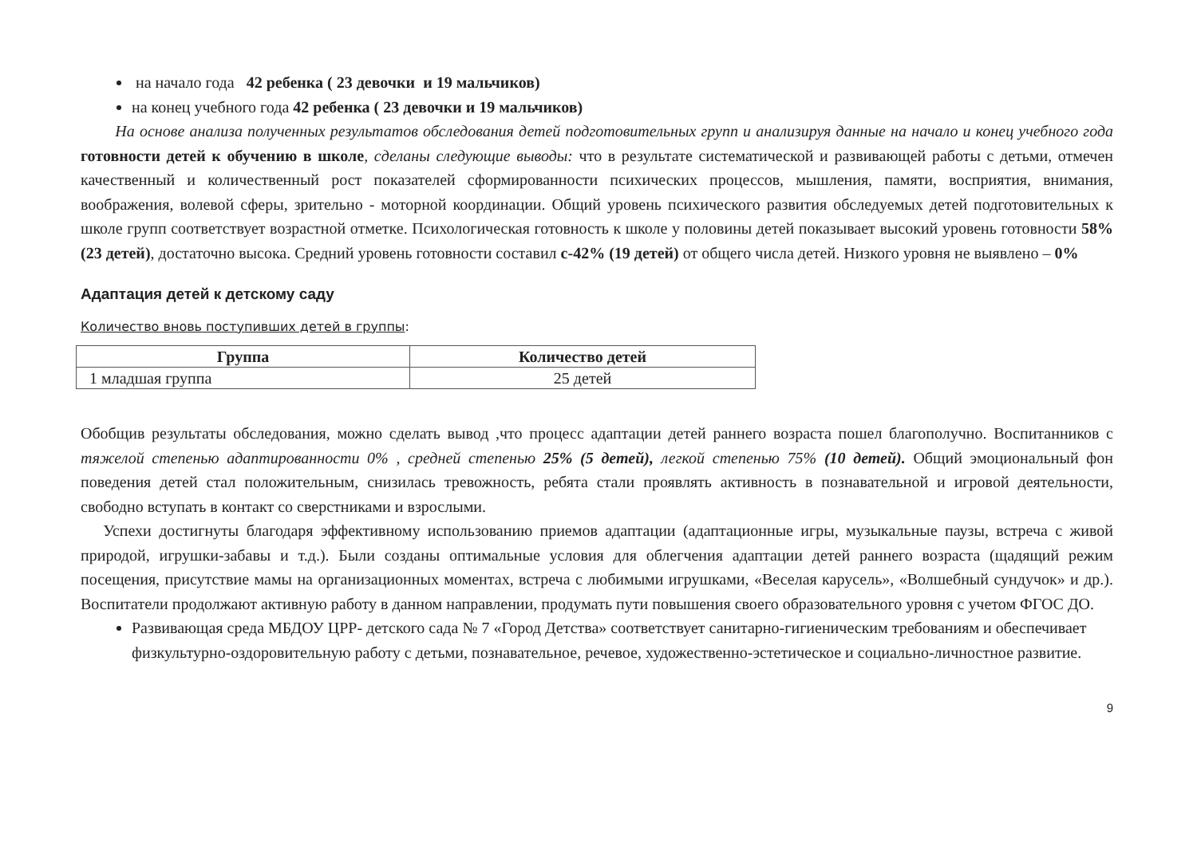на начало года 42 ребенка ( 23 девочки и 19 мальчиков)
на конец учебного года 42 ребенка ( 23 девочки и 19 мальчиков)
На основе анализа полученных результатов обследования детей подготовительных групп и анализируя данные на начало и конец учебного года готовности детей к обучению в школе, сделаны следующие выводы: что в результате систематической и развивающей работы с детьми, отмечен качественный и количественный рост показателей сформированности психических процессов, мышления, памяти, восприятия, внимания, воображения, волевой сферы, зрительно - моторной координации. Общий уровень психического развития обследуемых детей подготовительных к школе групп соответствует возрастной отметке. Психологическая готовность к школе у половины детей показывает высокий уровень готовности 58% (23 детей), достаточно высока. Средний уровень готовности составил с-42% (19 детей) от общего числа детей. Низкого уровня не выявлено – 0%
Адаптация детей к детскому саду
Количество вновь поступивших детей в группы:
| Группа | Количество детей |
| --- | --- |
| 1 младшая группа | 25 детей |
Обобщив результаты обследования, можно сделать вывод ,что процесс адаптации детей раннего возраста пошел благополучно. Воспитанников с тяжелой степенью адаптированности 0% , средней степенью 25% (5 детей), легкой степенью 75% (10 детей). Общий эмоциональный фон поведения детей стал положительным, снизилась тревожность, ребята стали проявлять активность в познавательной и игровой деятельности, свободно вступать в контакт со сверстниками и взрослыми.
Успехи достигнуты благодаря эффективному использованию приемов адаптации (адаптационные игры, музыкальные паузы, встреча с живой природой, игрушки-забавы и т.д.). Были созданы оптимальные условия для облегчения адаптации детей раннего возраста (щадящий режим посещения, присутствие мамы на организационных моментах, встреча с любимыми игрушками, «Веселая карусель», «Волшебный сундучок» и др.). Воспитатели продолжают активную работу в данном направлении, продумать пути повышения своего образовательного уровня с учетом ФГОС ДО.
Развивающая среда МБДОУ ЦРР- детского сада № 7 «Город Детства» соответствует санитарно-гигиеническим требованиям и обеспечивает физкультурно-оздоровительную работу с детьми, познавательное, речевое, художественно-эстетическое и социально-личностное развитие.
9